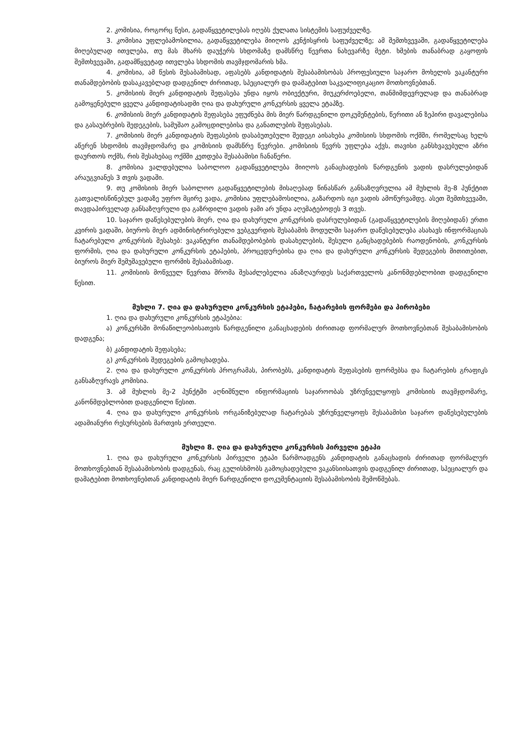2. კომისია, როგორც წესი, გადაწყვეტილებას იღებს ქულათა სისტემის საფუძველზე.
3. კომისია უფლებამოსილია, გადაწყვეტილება მიიღოს კენჭისყრის საფუძველზე; ამ შემთხვევაში, გადაწყვეტილება მიღებულად ითვლება, თუ მას მხარს დაუჭერს სხდომაზე დამსწრე წევრთა ნახევარზე მეტი. ხმების თანაბრად გაყოფის შემთხვევაში, გადამწყვეტად ითვლება სხდომის თავმჯდომარის ხმა.
4. კომისია, ამ წესის შესაბამისად, აფასებს კანდიდატის შესაბამისობას პროფესიული საჯარო მოხელის ვაკანტური თანამდებობის დასაკავებლად დადგენილ ძირითად, სპეციალურ და დამატებით საკვალიფიკაციო მოთხოვნებთან.
5. კომისიის მიერ კანდიდატის შეფასება უნდა იყოს ობიექტური, მიუკერძოებელი, თანმიმდევრულად და თანაბრად გამოყენებული ყველა კანდიდატისადმი ღია და დახურული კონკურსის ყველა ეტაპზე.
6. კომისიის მიერ კანდიდატის შეფასება ეფუძნება მის მიერ წარდგენილი დოკუმენტების, წერითი ან ზეპირი დავალებისა და გასაუბრების შედეგების, სამუშაო გამოცდილებისა და განათლების შეფასებას.
7. კომისიის მიერ კანდიდატის შეფასების დასაბუთებული შედეგი აისახება კომისიის სხდომის ოქმში, რომელსაც ხელს აწერენ სხდომის თავმჯდომარე და კომისიის დამსწრე წევრები. კომისიის წევრს უფლება აქვს, თავისი განსხვავებული აზრი დაურთოს ოქმს, რის შესახებაც ოქმში კეთდება შესაბამისი ჩანაწერი.
8. კომისია ვალდებულია საბოლოო გადაწყვეტილება მიიღოს განაცხადების წარდგენის ვადის დასრულებიდან არაუგვიანეს 3 თვის ვადაში.
9. თუ კომისიის მიერ საბოლოო გადაწყვეტილების მისაღებად წინასწარ განსაზღვრულია ამ მუხლის მე-8 პუნქტით გათვალისწინებულ ვადაზე უფრო მცირე ვადა, კომისია უფლებამოსილია, გაზარდოს იგი ვადის ამოწურვამდე. ასეთ შემთხვევაში, თავდაპირველად განსაზღვრული და გაზრდილი ვადის ჯამი არ უნდა აღემატებოდეს 3 თვეს.
10. საჯარო დაწესებულების მიერ, ღია და დახურული კონკურსის დასრულებიდან (გადაწყვეტილების მიღებიდან) ერთი კვირის ვადაში, ბიუროს მიერ ადმინისტრირებული ვებგვერდის შესაბამის მოდულში საჯარო დაწესებულება ასახავს ინფორმაციას ჩატარებული კონკურსის შესახებ: ვაკანტური თანამდებობების დასახელების, შესული განცხადებების რაოდენობის, კონკურსის ფორმის, ღია და დახურული კონკურსის ეტაპების, პროცედურებისა და ღია და დახურული კონკურსის შედეგების მითითებით, ბიუროს მიერ შემუშავებული ფორმის შესაბამისად.
11. კომისიის მოწვეულ წევრთა შრომა შესაძლებელია ანაზღაურდეს საქართველოს კანონმდებლობით დადგენილი წესით.
მუხლი 7. ღია და დახურული კონკურსის ეტაპები, ჩატარების ფორმები და პირობები
1. ღია და დახურული კონკურსის ეტაპებია:
ა) კონკურსში მონაწილეობისათვის წარდგენილი განაცხადების ძირითად ფორმალურ მოთხოვნებთან შესაბამისობის დადგენა;
ბ) კანდიდატის შეფასება;
გ) კონკურსის შედეგების გამოცხადება.
2. ღია და დახურული კონკურსის პროგრამას, პირობებს, კანდიდატის შეფასების ფორმებსა და ჩატარების გრაფიკს განსაზღვრავს კომისია.
3. ამ მუხლის მე-2 პუნქტში აღნიშნული ინფორმაციის საჯაროობას უზრუნველყოფს კომისიის თავმჯდომარე, კანონმდებლობით დადგენილი წესით.
4. ღია და დახურული კონკურსის ორგანიზებულად ჩატარებას უზრუნველყოფს შესაბამისი საჯარო დაწესებულების ადამიანური რესურსების მართვის ერთეული.
მუხლი 8. ღია და დახურული კონკურსის პირველი ეტაპი
1. ღია და დახურული კონკურსის პირველი ეტაპი წარმოადგენს კანდიდატის განაცხადის ძირითად ფორმალურ მოთხოვნებთან შესაბამისობის დადგენას, რაც გულისხმობს გამოცხადებული ვაკანსიისათვის დადგენილ ძირითად, სპეციალურ და დამატებით მოთხოვნებთან კანდიდატის მიერ წარდგენილი დოკუმენტაციის შესაბამისობის შემოწმებას.